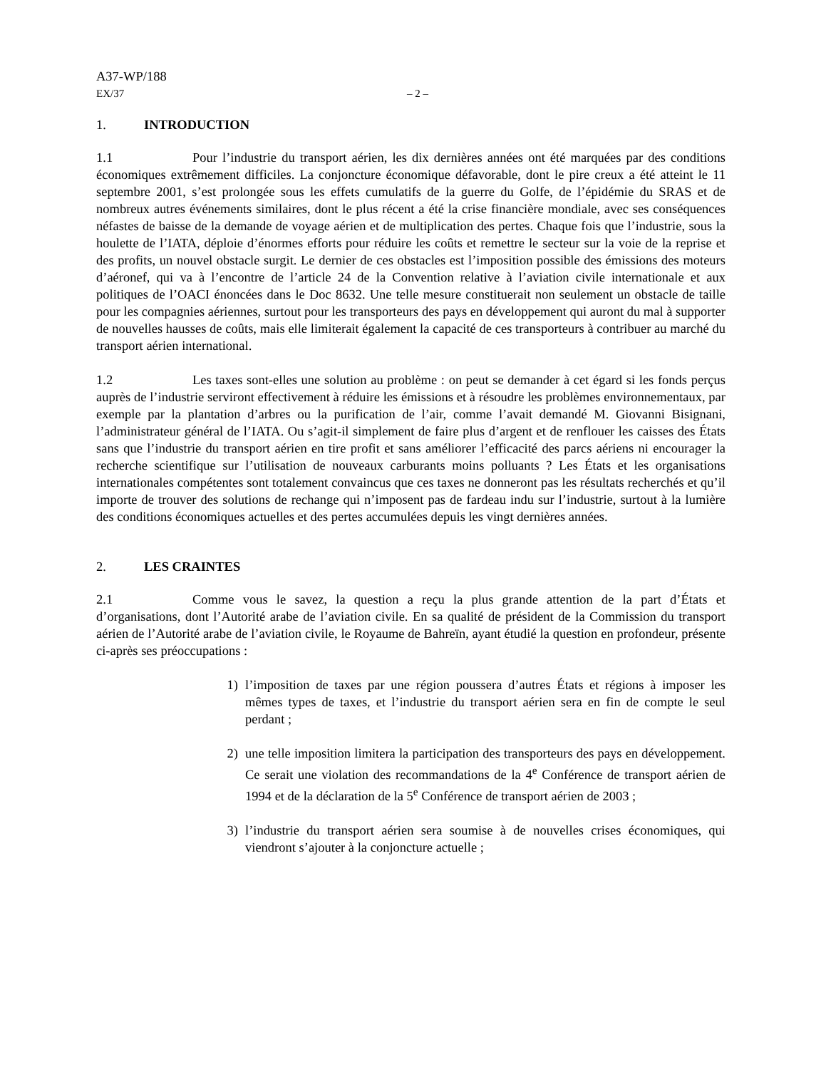A37-WP/188
EX/37 – 2 –
1. INTRODUCTION
1.1 Pour l’industrie du transport aérien, les dix dernières années ont été marquées par des conditions économiques extrêmement difficiles. La conjoncture économique défavorable, dont le pire creux a été atteint le 11 septembre 2001, s’est prolongée sous les effets cumulatifs de la guerre du Golfe, de l’épidémie du SRAS et de nombreux autres événements similaires, dont le plus récent a été la crise financière mondiale, avec ses conséquences néfastes de baisse de la demande de voyage aérien et de multiplication des pertes. Chaque fois que l’industrie, sous la houlette de l’IATA, déploie d’énormes efforts pour réduire les coûts et remettre le secteur sur la voie de la reprise et des profits, un nouvel obstacle surgit. Le dernier de ces obstacles est l’imposition possible des émissions des moteurs d’aéronef, qui va à l’encontre de l’article 24 de la Convention relative à l’aviation civile internationale et aux politiques de l’OACI énoncées dans le Doc 8632. Une telle mesure constituerait non seulement un obstacle de taille pour les compagnies aériennes, surtout pour les transporteurs des pays en développement qui auront du mal à supporter de nouvelles hausses de coûts, mais elle limiterait également la capacité de ces transporteurs à contribuer au marché du transport aérien international.
1.2 Les taxes sont-elles une solution au problème : on peut se demander à cet égard si les fonds perçus auprès de l’industrie serviront effectivement à réduire les émissions et à résoudre les problèmes environnementaux, par exemple par la plantation d’arbres ou la purification de l’air, comme l’avait demandé M. Giovanni Bisignani, l’administrateur général de l’IATA. Ou s’agit-il simplement de faire plus d’argent et de renflouer les caisses des États sans que l’industrie du transport aérien en tire profit et sans améliorer l’efficacité des parcs aériens ni encourager la recherche scientifique sur l’utilisation de nouveaux carburants moins polluants ? Les États et les organisations internationales compétentes sont totalement convaincus que ces taxes ne donneront pas les résultats recherchés et qu’il importe de trouver des solutions de rechange qui n’imposent pas de fardeau indu sur l’industrie, surtout à la lumière des conditions économiques actuelles et des pertes accumulées depuis les vingt dernières années.
2. LES CRAINTES
2.1 Comme vous le savez, la question a reçu la plus grande attention de la part d’États et d’organisations, dont l’Autorité arabe de l’aviation civile. En sa qualité de président de la Commission du transport aérien de l’Autorité arabe de l’aviation civile, le Royaume de Bahreïn, ayant étudié la question en profondeur, présente ci-après ses préoccupations :
1) l’imposition de taxes par une région poussera d’autres États et régions à imposer les mêmes types de taxes, et l’industrie du transport aérien sera en fin de compte le seul perdant ;
2) une telle imposition limitera la participation des transporteurs des pays en développement. Ce serait une violation des recommandations de la 4<sup>e</sup> Conférence de transport aérien de 1994 et de la déclaration de la 5<sup>e</sup> Conférence de transport aérien de 2003 ;
3) l’industrie du transport aérien sera soumise à de nouvelles crises économiques, qui viendront s’ajouter à la conjoncture actuelle ;